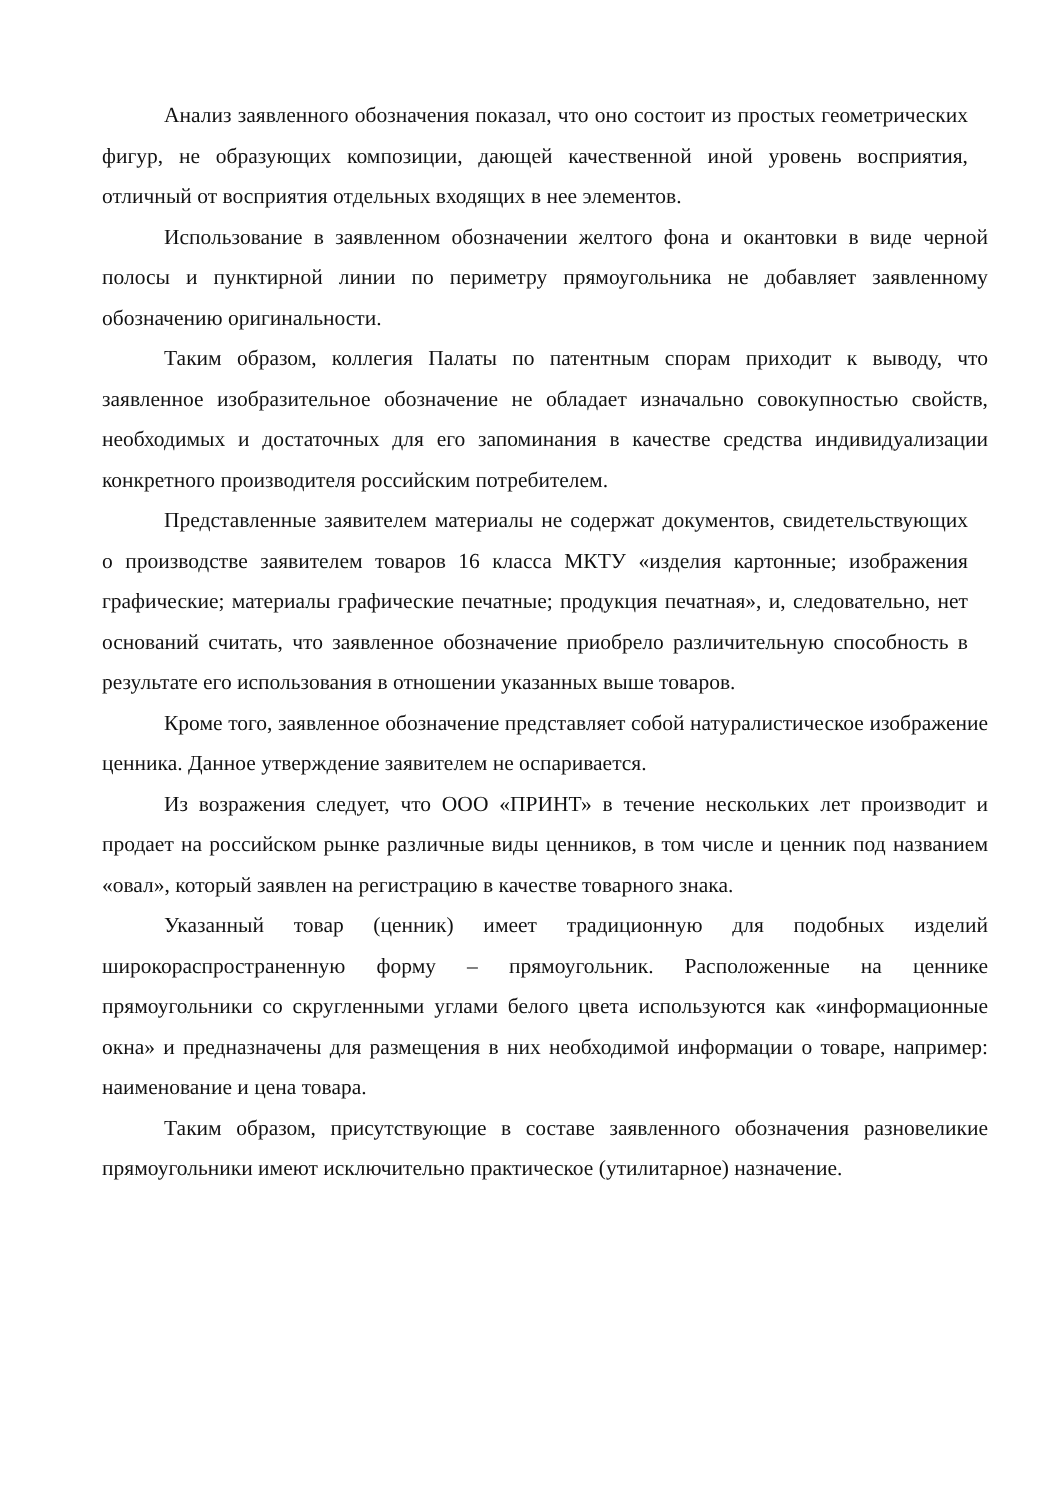Анализ заявленного обозначения показал, что оно состоит из простых геометрических фигур, не образующих композиции, дающей качественной иной уровень восприятия, отличный от восприятия отдельных входящих в нее элементов.
Использование в заявленном обозначении желтого фона и окантовки в виде черной полосы и пунктирной линии по периметру прямоугольника не добавляет заявленному обозначению оригинальности.
Таким образом, коллегия Палаты по патентным спорам приходит к выводу, что заявленное изобразительное обозначение не обладает изначально совокупностью свойств, необходимых и достаточных для его запоминания в качестве средства индивидуализации конкретного производителя российским потребителем.
Представленные заявителем материалы не содержат документов, свидетельствующих о производстве заявителем товаров 16 класса МКТУ «изделия картонные; изображения графические; материалы графические печатные; продукция печатная», и, следовательно, нет оснований считать, что заявленное обозначение приобрело различительную способность в результате его использования в отношении указанных выше товаров.
Кроме того, заявленное обозначение представляет собой натуралистическое изображение ценника. Данное утверждение заявителем не оспаривается.
Из возражения следует, что ООО «ПРИНТ» в течение нескольких лет производит и продает на российском рынке различные виды ценников, в том числе и ценник под названием «овал», который заявлен на регистрацию в качестве товарного знака.
Указанный товар (ценник) имеет традиционную для подобных изделий широкораспространенную форму – прямоугольник. Расположенные на ценнике прямоугольники со скругленными углами белого цвета используются как «информационные окна» и предназначены для размещения в них необходимой информации о товаре, например: наименование и цена товара.
Таким образом, присутствующие в составе заявленного обозначения разновеликие прямоугольники имеют исключительно практическое (утилитарное) назначение.